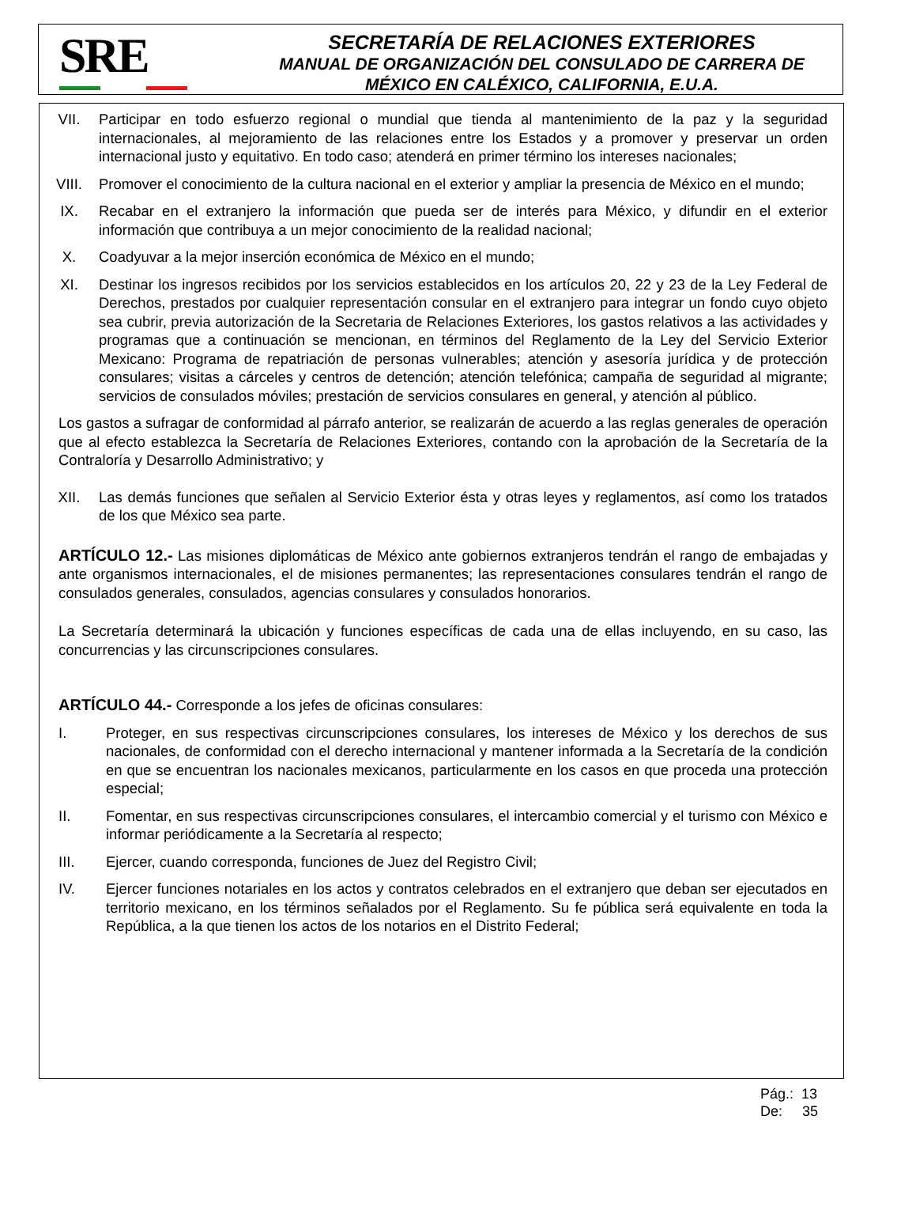SRE
SECRETARÍA DE RELACIONES EXTERIORES
MANUAL DE ORGANIZACIÓN DEL CONSULADO DE CARRERA DE
MÉXICO EN CALÉXICO, CALIFORNIA, E.U.A.
VII. Participar en todo esfuerzo regional o mundial que tienda al mantenimiento de la paz y la seguridad internacionales, al mejoramiento de las relaciones entre los Estados y a promover y preservar un orden internacional justo y equitativo. En todo caso; atenderá en primer término los intereses nacionales;
VIII. Promover el conocimiento de la cultura nacional en el exterior y ampliar la presencia de México en el mundo;
IX. Recabar en el extranjero la información que pueda ser de interés para México, y difundir en el exterior información que contribuya a un mejor conocimiento de la realidad nacional;
X. Coadyuvar a la mejor inserción económica de México en el mundo;
XI. Destinar los ingresos recibidos por los servicios establecidos en los artículos 20, 22 y 23 de la Ley Federal de Derechos, prestados por cualquier representación consular en el extranjero para integrar un fondo cuyo objeto sea cubrir, previa autorización de la Secretaria de Relaciones Exteriores, los gastos relativos a las actividades y programas que a continuación se mencionan, en términos del Reglamento de la Ley del Servicio Exterior Mexicano: Programa de repatriación de personas vulnerables; atención y asesoría jurídica y de protección consulares; visitas a cárceles y centros de detención; atención telefónica; campaña de seguridad al migrante; servicios de consulados móviles; prestación de servicios consulares en general, y atención al público.
Los gastos a sufragar de conformidad al párrafo anterior, se realizarán de acuerdo a las reglas generales de operación que al efecto establezca la Secretaría de Relaciones Exteriores, contando con la aprobación de la Secretaría de la Contraloría y Desarrollo Administrativo; y
XII. Las demás funciones que señalen al Servicio Exterior ésta y otras leyes y reglamentos, así como los tratados de los que México sea parte.
ARTÍCULO 12.- Las misiones diplomáticas de México ante gobiernos extranjeros tendrán el rango de embajadas y ante organismos internacionales, el de misiones permanentes; las representaciones consulares tendrán el rango de consulados generales, consulados, agencias consulares y consulados honorarios.
La Secretaría determinará la ubicación y funciones específicas de cada una de ellas incluyendo, en su caso, las concurrencias y las circunscripciones consulares.
ARTÍCULO 44.- Corresponde a los jefes de oficinas consulares:
I. Proteger, en sus respectivas circunscripciones consulares, los intereses de México y los derechos de sus nacionales, de conformidad con el derecho internacional y mantener informada a la Secretaría de la condición en que se encuentran los nacionales mexicanos, particularmente en los casos en que proceda una protección especial;
II. Fomentar, en sus respectivas circunscripciones consulares, el intercambio comercial y el turismo con México e informar periódicamente a la Secretaría al respecto;
III. Ejercer, cuando corresponda, funciones de Juez del Registro Civil;
IV. Ejercer funciones notariales en los actos y contratos celebrados en el extranjero que deban ser ejecutados en territorio mexicano, en los términos señalados por el Reglamento. Su fe pública será equivalente en toda la República, a la que tienen los actos de los notarios en el Distrito Federal;
Pág.: 13
De: 35